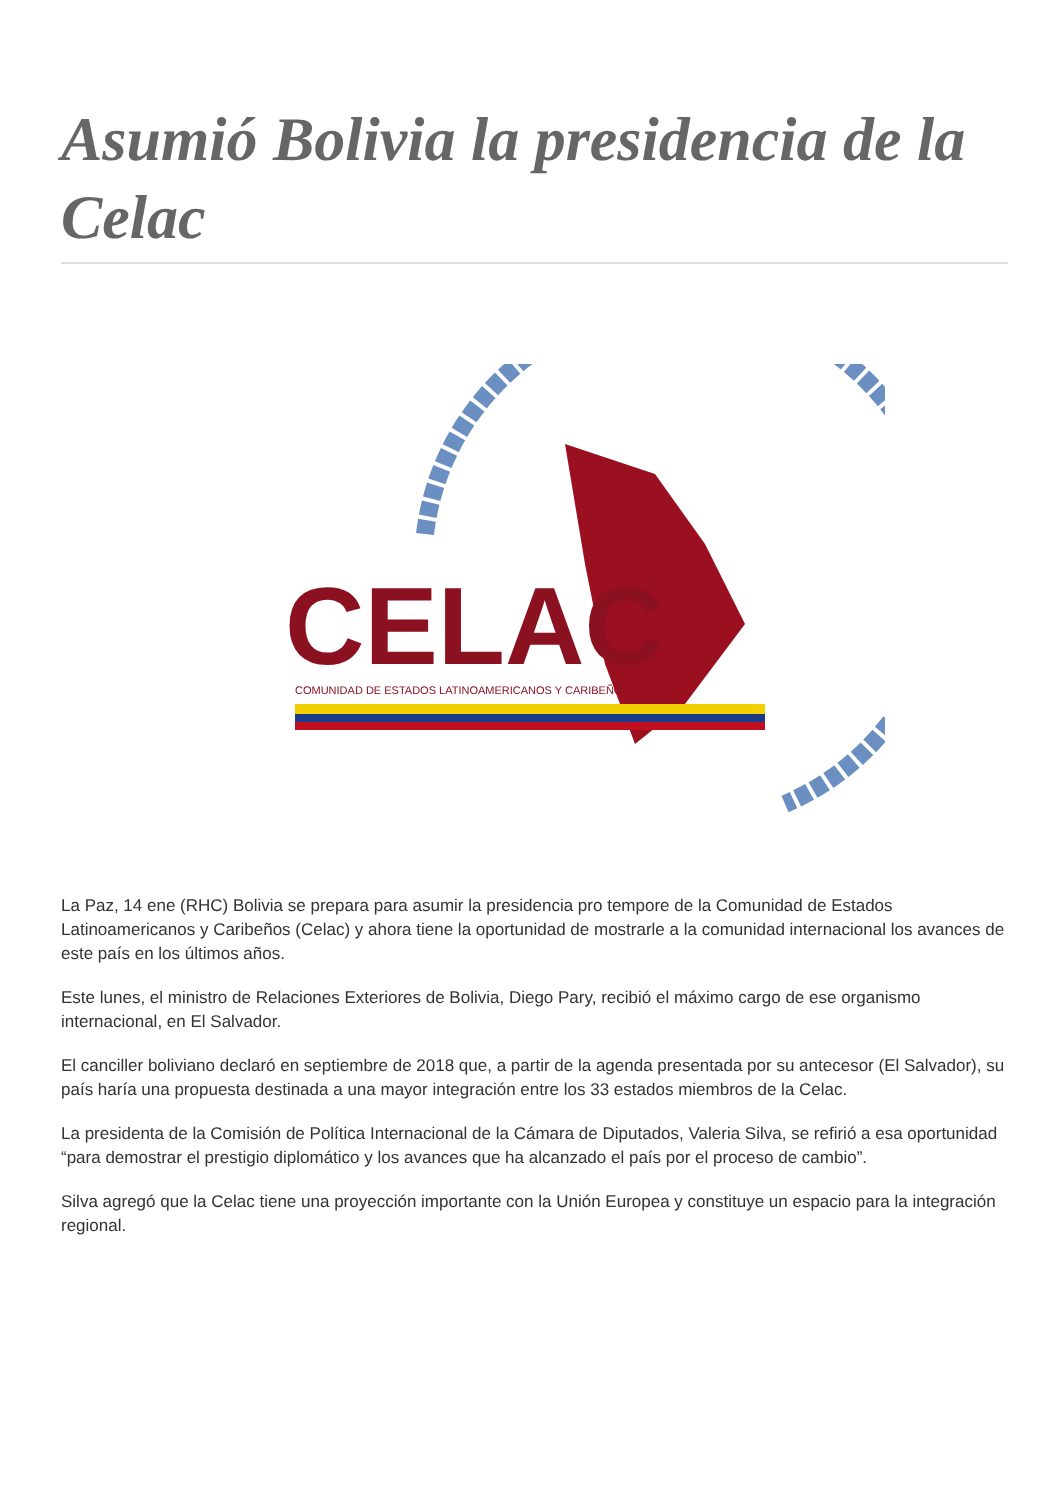Asumió Bolivia la presidencia de la Celac
CELAC
COMUNIDAD DE ESTADOS LATINOAMERICANOS Y CARIBEÑOS
La Paz, 14 ene (RHC) Bolivia se prepara para asumir la presidencia pro tempore de la Comunidad de Estados Latinoamericanos y Caribeños (Celac) y ahora tiene la oportunidad de mostrarle a la comunidad internacional los avances de este país en los últimos años.
Este lunes, el ministro de Relaciones Exteriores de Bolivia, Diego Pary, recibió el máximo cargo de ese organismo internacional, en El Salvador.
El canciller boliviano declaró en septiembre de 2018 que, a partir de la agenda presentada por su antecesor (El Salvador), su país haría una propuesta destinada a una mayor integración entre los 33 estados miembros de la Celac.
La presidenta de la Comisión de Política Internacional de la Cámara de Diputados, Valeria Silva, se refirió a esa oportunidad “para demostrar el prestigio diplomático y los avances que ha alcanzado el país por el proceso de cambio”.
Silva agregó que la Celac tiene una proyección importante con la Unión Europea y constituye un espacio para la integración regional.